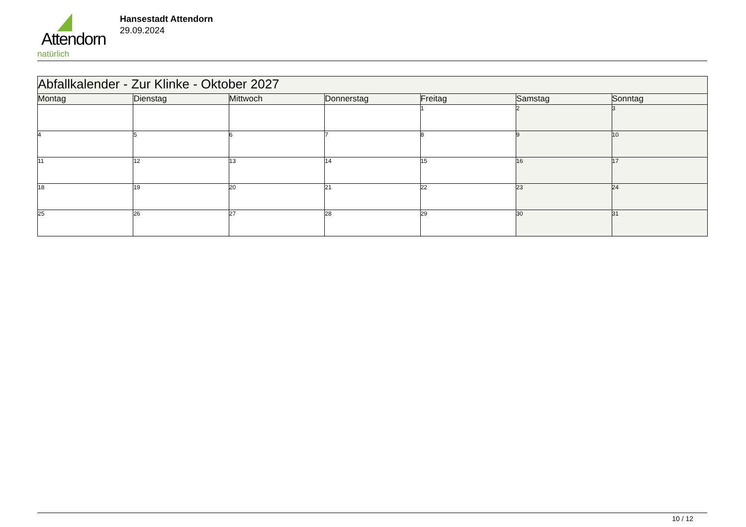Attendorn
natürlich
Hansestadt Attendorn
29.09.2024
| Abfallkalender - Zur Klinke - Oktober 2027 | | | | | | |
| Montag | Dienstag | Mittwoch | Donnerstag | Freitag | Samstag | Sonntag |
| | | | | 1 | 2 | 3 |
| 4 | 5 | 6 | 7 | 8 | 9 | 10 |
| 11 | 12 | 13 | 14 | 15 | 16 | 17 |
| 18 | 19 | 20 | 21 | 22 | 23 | 24 |
| 25 | 26 | 27 | 28 | 29 | 30 | 31 |
10 / 12